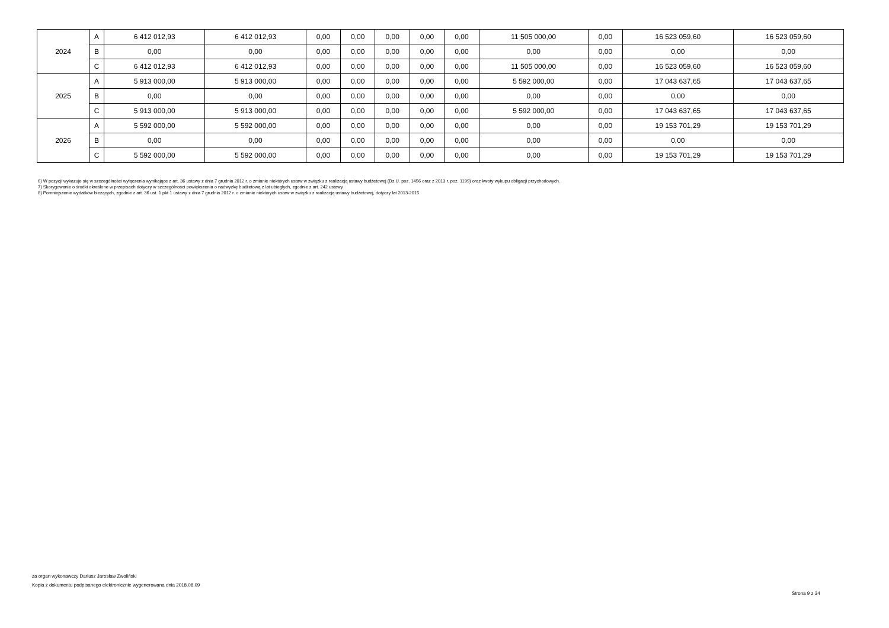| 2024 | A | 6 412 012,93 | 6 412 012,93 | 0,00 | 0,00 | 0,00 | 0,00 | 0,00 | 11 505 000,00 | 0,00 | 16 523 059,60 | 16 523 059,60 |
| | B | 0,00 | 0,00 | 0,00 | 0,00 | 0,00 | 0,00 | 0,00 | 0,00 | 0,00 | 0,00 | 0,00 |
| | C | 6 412 012,93 | 6 412 012,93 | 0,00 | 0,00 | 0,00 | 0,00 | 0,00 | 11 505 000,00 | 0,00 | 16 523 059,60 | 16 523 059,60 |
| 2025 | A | 5 913 000,00 | 5 913 000,00 | 0,00 | 0,00 | 0,00 | 0,00 | 0,00 | 5 592 000,00 | 0,00 | 17 043 637,65 | 17 043 637,65 |
| | B | 0,00 | 0,00 | 0,00 | 0,00 | 0,00 | 0,00 | 0,00 | 0,00 | 0,00 | 0,00 | 0,00 |
| | C | 5 913 000,00 | 5 913 000,00 | 0,00 | 0,00 | 0,00 | 0,00 | 0,00 | 5 592 000,00 | 0,00 | 17 043 637,65 | 17 043 637,65 |
| 2026 | A | 5 592 000,00 | 5 592 000,00 | 0,00 | 0,00 | 0,00 | 0,00 | 0,00 | 0,00 | 0,00 | 19 153 701,29 | 19 153 701,29 |
| | B | 0,00 | 0,00 | 0,00 | 0,00 | 0,00 | 0,00 | 0,00 | 0,00 | 0,00 | 0,00 | 0,00 |
| | C | 5 592 000,00 | 5 592 000,00 | 0,00 | 0,00 | 0,00 | 0,00 | 0,00 | 0,00 | 0,00 | 19 153 701,29 | 19 153 701,29 |
6) W pozycji wykazuje się w szczególności wyłączenia wynikające z art. 36 ustawy z dnia 7 grudnia 2012 r. o zmianie niektórych ustaw w związku z realizacją ustawy budżetowej (Dz.U. poz. 1456 oraz z 2013 r. poz. 1199) oraz kwoty wykupu obligacji przychodowych.
7) Skorygowanie o środki określone w przepisach dotyczy w szczególności powiększenia o nadwyżkę budżetową z lat ubiegłych, zgodnie z art. 242 ustawy.
8) Pomniejszenie wydatków bieżących, zgodnie z art. 36 ust. 1 pkt 1 ustawy z dnia 7 grudnia 2012 r. o zmianie niektórych ustaw w związku z realizacją ustawy budżetowej, dotyczy lat 2013-2015.
za organ wykonawczy Dariusz Jarosław Zwoliński
Kopia z dokumentu podpisanego elektronicznie wygenerowana dnia 2018.08.09
Strona 9 z 34